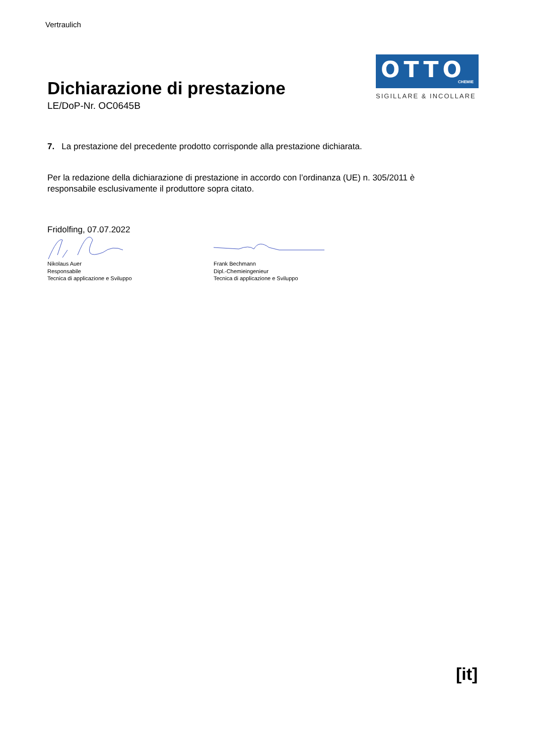Vertraulich
Dichiarazione di prestazione
LE/DoP-Nr. OC0645B
OTTO
CHEMIE
SIGILLARE & INCOLLARE
7. La prestazione del precedente prodotto corrisponde alla prestazione dichiarata.
Per la redazione della dichiarazione di prestazione in accordo con l’ordinanza (UE) n. 305/2011 è responsabile esclusivamente il produttore sopra citato.
Fridolfing, 07.07.2022
Nikolaus Auer
Responsabile
Tecnica di applicazione e Sviluppo
Frank Bechmann
Dipl.-Chemieingenieur
Tecnica di applicazione e Sviluppo
[it]